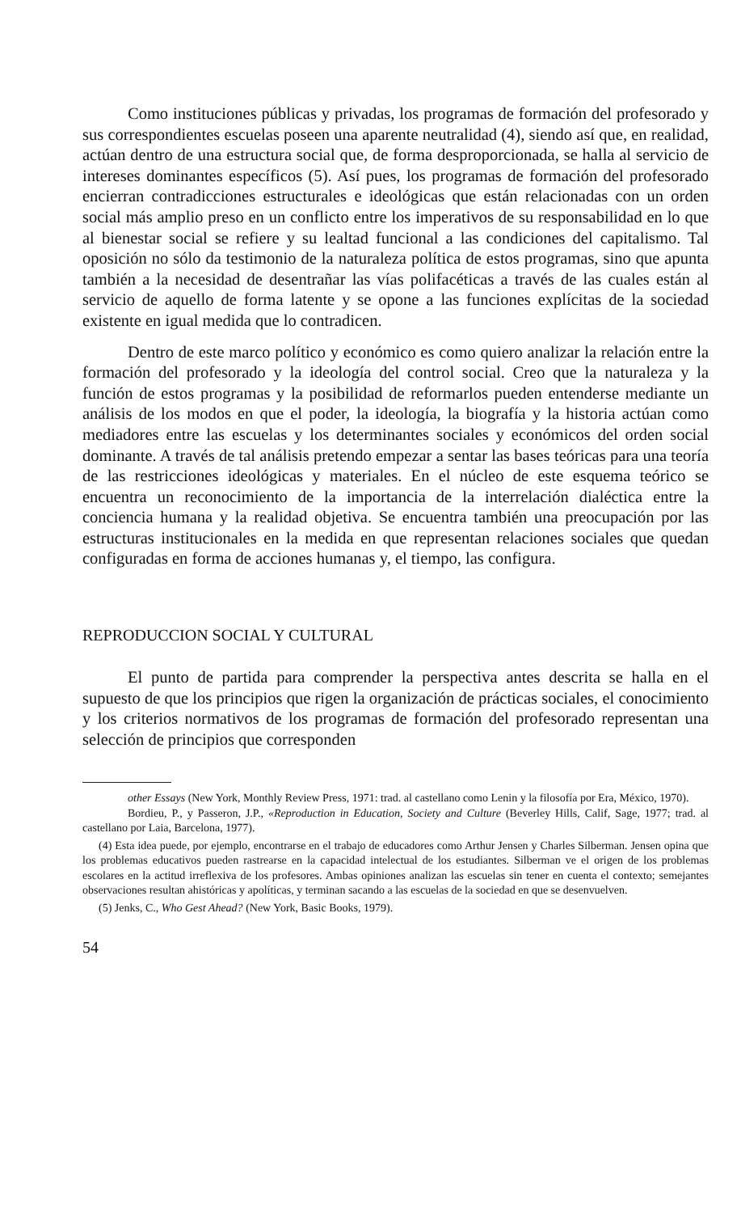Como instituciones públicas y privadas, los programas de formación del profesorado y sus correspondientes escuelas poseen una aparente neutralidad (4), siendo así que, en realidad, actúan dentro de una estructura social que, de forma desproporcionada, se halla al servicio de intereses dominantes específicos (5). Así pues, los programas de formación del profesorado encierran contradicciones estructurales e ideológicas que están relacionadas con un orden social más amplio preso en un conflicto entre los imperativos de su responsabilidad en lo que al bienestar social se refiere y su lealtad funcional a las condiciones del capitalismo. Tal oposición no sólo da testimonio de la naturaleza política de estos programas, sino que apunta también a la necesidad de desentrañar las vías polifacéticas a través de las cuales están al servicio de aquello de forma latente y se opone a las funciones explícitas de la sociedad existente en igual medida que lo contradicen.
Dentro de este marco político y económico es como quiero analizar la relación entre la formación del profesorado y la ideología del control social. Creo que la naturaleza y la función de estos programas y la posibilidad de reformarlos pueden entenderse mediante un análisis de los modos en que el poder, la ideología, la biografía y la historia actúan como mediadores entre las escuelas y los determinantes sociales y económicos del orden social dominante. A través de tal análisis pretendo empezar a sentar las bases teóricas para una teoría de las restricciones ideológicas y materiales. En el núcleo de este esquema teórico se encuentra un reconocimiento de la importancia de la interrelación dialéctica entre la conciencia humana y la realidad objetiva. Se encuentra también una preocupación por las estructuras institucionales en la medida en que representan relaciones sociales que quedan configuradas en forma de acciones humanas y, el tiempo, las configura.
REPRODUCCION SOCIAL Y CULTURAL
El punto de partida para comprender la perspectiva antes descrita se halla en el supuesto de que los principios que rigen la organización de prácticas sociales, el conocimiento y los criterios normativos de los programas de formación del profesorado representan una selección de principios que corresponden
other Essays (New York, Monthly Review Press, 1971: trad. al castellano como Lenin y la filosofía por Era, México, 1970).
Bordieu, P., y Passeron, J.P., «Reproduction in Education, Society and Culture (Beverley Hills, Calif, Sage, 1977; trad. al castellano por Laia, Barcelona, 1977).
(4) Esta idea puede, por ejemplo, encontrarse en el trabajo de educadores como Arthur Jensen y Charles Silberman. Jensen opina que los problemas educativos pueden rastrearse en la capacidad intelectual de los estudiantes. Silberman ve el origen de los problemas escolares en la actitud irreflexiva de los profesores. Ambas opiniones analizan las escuelas sin tener en cuenta el contexto; semejantes observaciones resultan ahistóricas y apolíticas, y terminan sacando a las escuelas de la sociedad en que se desenvuelven.
(5) Jenks, C., Who Gest Ahead? (New York, Basic Books, 1979).
54